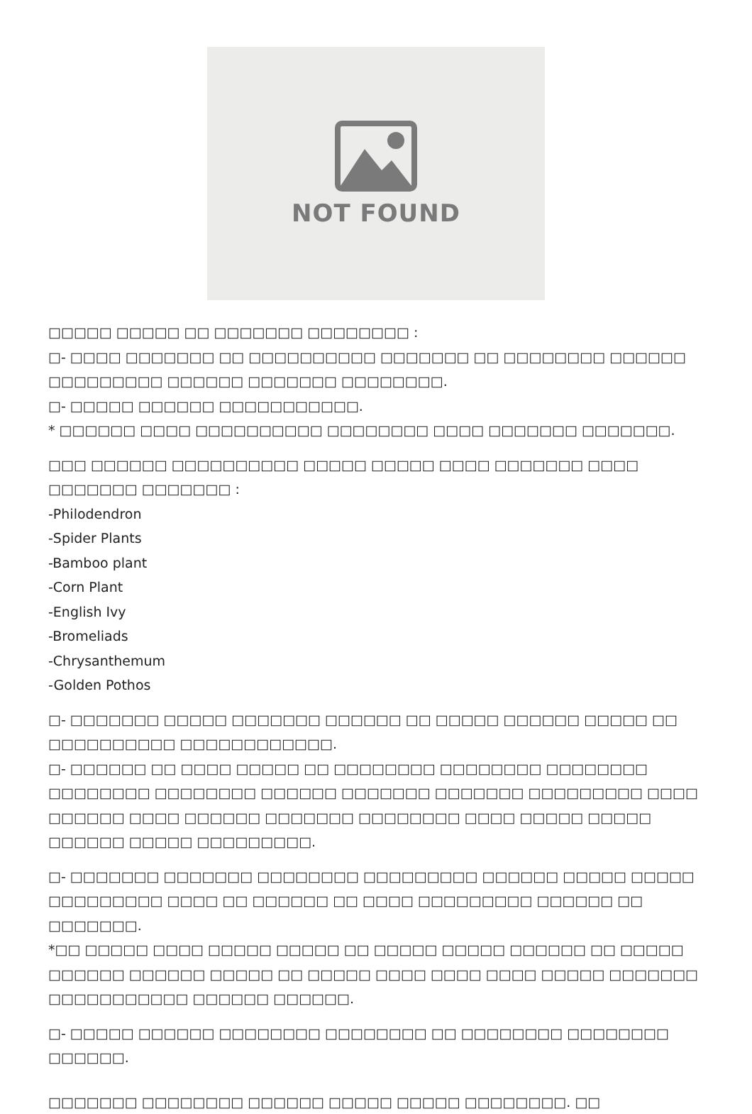NOT FOUND
□□□□□ □□□□□ □□ □□□□□□□ □□□□□□□□ :
□- □□□□ □□□□□□□ □□ □□□□□□□□□□ □□□□□□□ □□ □□□□□□□□ □□□□□□ □□□□□□□□□ □□□□□□ □□□□□□□ □□□□□□□□.
□- □□□□□ □□□□□□ □□□□□□□□□□□.
* □□□□□□ □□□□ □□□□□□□□□□ □□□□□□□□ □□□□ □□□□□□□ □□□□□□□.
□□□ □□□□□□ □□□□□□□□□□ □□□□□ □□□□□ □□□□ □□□□□□□ □□□□ □□□□□□□ □□□□□□□ :
-Philodendron
-Spider Plants
-Bamboo plant
-Corn Plant
-English Ivy
-Bromeliads
-Chrysanthemum
-Golden Pothos
□- □□□□□□□ □□□□□ □□□□□□□ □□□□□□ □□ □□□□□ □□□□□□ □□□□□ □□ □□□□□□□□□□ □□□□□□□□□□□□.
□- □□□□□□ □□ □□□□ □□□□□ □□ □□□□□□□□ □□□□□□□□ □□□□□□□□ □□□□□□□□ □□□□□□□□ □□□□□□ □□□□□□□ □□□□□□□ □□□□□□□□□ □□□□ □□□□□□ □□□□ □□□□□□ □□□□□□□ □□□□□□□□ □□□□ □□□□□ □□□□□ □□□□□□ □□□□□ □□□□□□□□□.
□- □□□□□□□ □□□□□□□ □□□□□□□□ □□□□□□□□□ □□□□□□ □□□□□ □□□□□ □□□□□□□□□ □□□□ □□ □□□□□□ □□ □□□□ □□□□□□□□□ □□□□□□ □□ □□□□□□□.
*□□ □□□□□ □□□□ □□□□□ □□□□□ □□ □□□□□ □□□□□ □□□□□□ □□ □□□□□ □□□□□□ □□□□□□ □□□□□ □□ □□□□□ □□□□ □□□□ □□□□ □□□□□ □□□□□□□ □□□□□□□□□□□ □□□□□□ □□□□□□.
□- □□□□□ □□□□□□ □□□□□□□□ □□□□□□□□ □□ □□□□□□□□ □□□□□□□□ □□□□□□.
□□□□□□□ □□□□□□□□ □□□□□□ □□□□□ □□□□□ □□□□□□□□. □□